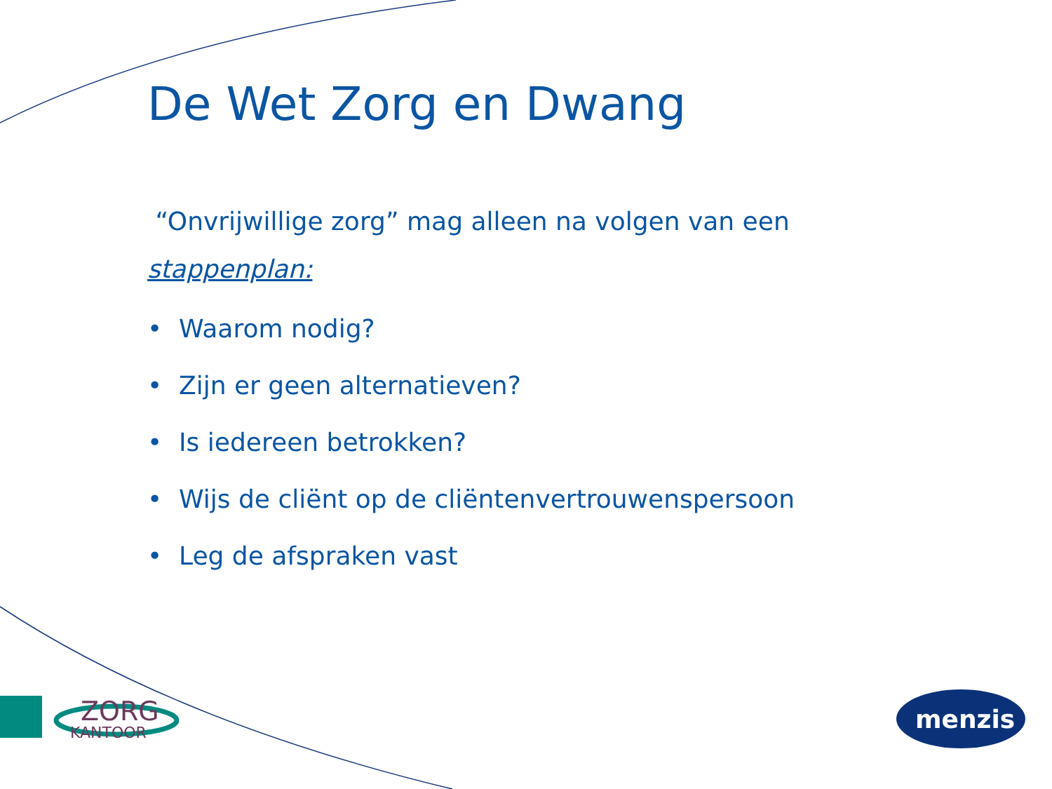ZORG
KANTOOR
menzis
De Wet Zorg en Dwang
“Onvrijwillige zorg” mag alleen na volgen van een
stappenplan:
• Waarom nodig?
• Zijn er geen alternatieven?
• Is iedereen betrokken?
• Wijs de cliënt op de cliëntenvertrouwenspersoon
• Leg de afspraken vast